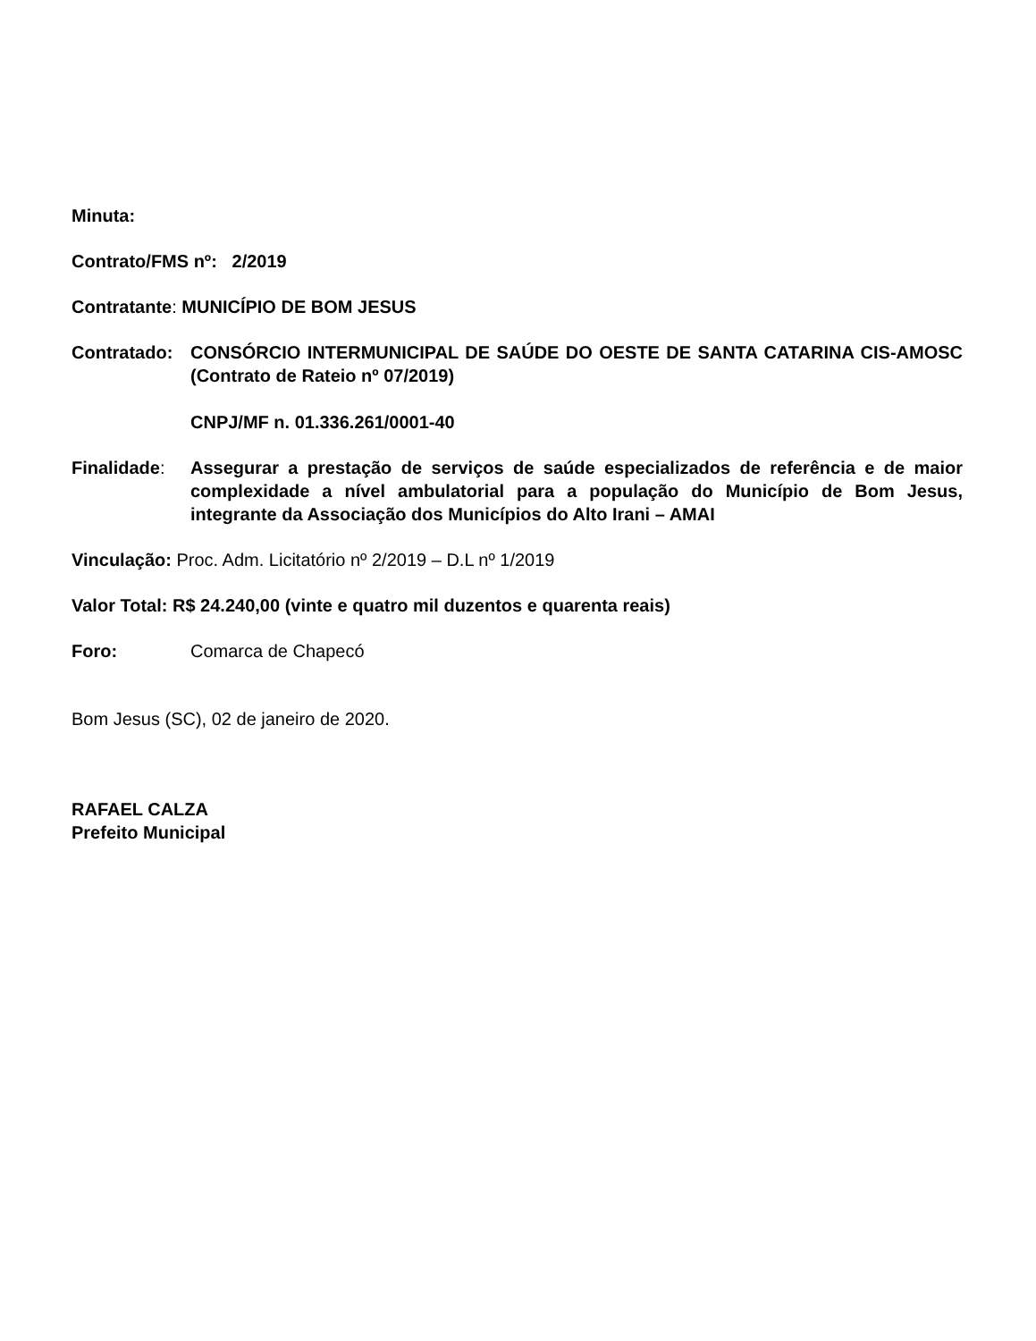Minuta:
Contrato/FMS nº: 2/2019
Contratante: MUNICÍPIO DE BOM JESUS
Contratado: CONSÓRCIO INTERMUNICIPAL DE SAÚDE DO OESTE DE SANTA CATARINA CIS-AMOSC (Contrato de Rateio nº 07/2019)
CNPJ/MF n. 01.336.261/0001-40
Finalidade: Assegurar a prestação de serviços de saúde especializados de referência e de maior complexidade a nível ambulatorial para a população do Município de Bom Jesus, integrante da Associação dos Municípios do Alto Irani – AMAI
Vinculação: Proc. Adm. Licitatório nº 2/2019 – D.L nº 1/2019
Valor Total: R$ 24.240,00 (vinte e quatro mil duzentos e quarenta reais)
Foro: Comarca de Chapecó
Bom Jesus (SC), 02 de janeiro de 2020.
RAFAEL CALZA
Prefeito Municipal